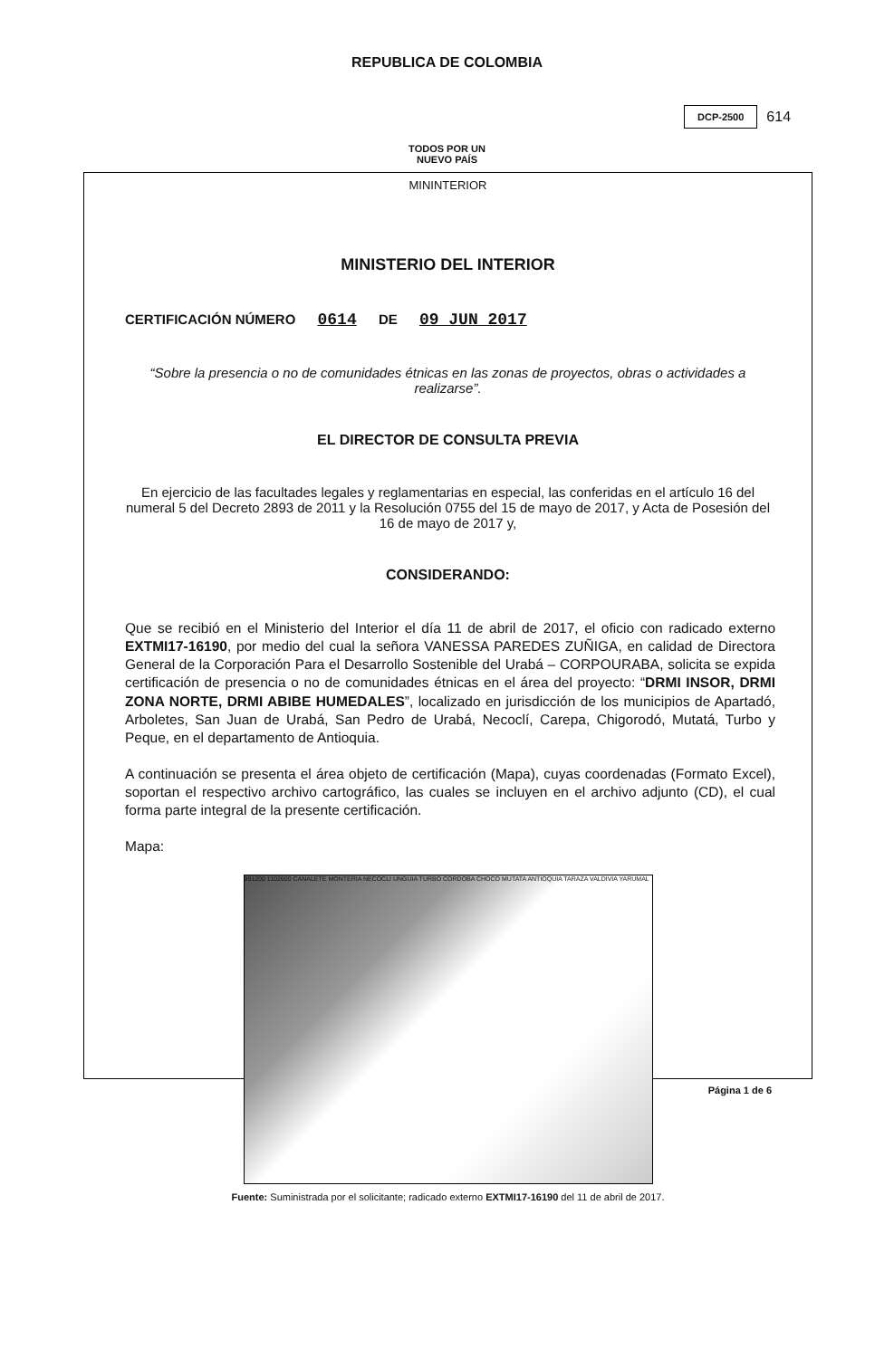REPUBLICA DE COLOMBIA
DCP-2500 614
TODOS POR UN
NUEVO PAÍS
MININTERIOR
MINISTERIO DEL INTERIOR
CERTIFICACIÓN NÚMERO 0614 DE 09 JUN 2017
“Sobre la presencia o no de comunidades étnicas en las zonas de proyectos, obras o actividades a realizarse”.
EL DIRECTOR DE CONSULTA PREVIA
En ejercicio de las facultades legales y reglamentarias en especial, las conferidas en el artículo 16 del numeral 5 del Decreto 2893 de 2011 y la Resolución 0755 del 15 de mayo de 2017, y Acta de Posesión del 16 de mayo de 2017 y,
CONSIDERANDO:
Que se recibió en el Ministerio del Interior el día 11 de abril de 2017, el oficio con radicado externo EXTMI17-16190, por medio del cual la señora VANESSA PAREDES ZUÑIGA, en calidad de Directora General de la Corporación Para el Desarrollo Sostenible del Urabá – CORPOURABA, solicita se expida certificación de presencia o no de comunidades étnicas en el área del proyecto: “DRMI INSOR, DRMI ZONA NORTE, DRMI ABIBE HUMEDALES”, localizado en jurisdicción de los municipios de Apartadó, Arboletes, San Juan de Urabá, San Pedro de Urabá, Necoclí, Carepa, Chigorodó, Mutatá, Turbo y Peque, en el departamento de Antioquia.
A continuación se presenta el área objeto de certificación (Mapa), cuyas coordenadas (Formato Excel), soportan el respectivo archivo cartográfico, las cuales se incluyen en el archivo adjunto (CD), el cual forma parte integral de la presente certificación.
Mapa:
991200 1102600 CANALETE MONTERIA NECOCLI UNGUIA TURBO CORDOBA CHOCO MUTATA ANTIOQUIA TARAZA VALDIVIA YARUMAL
Fuente: Suministrada por el solicitante; radicado externo EXTMI17-16190 del 11 de abril de 2017.
Página 1 de 6